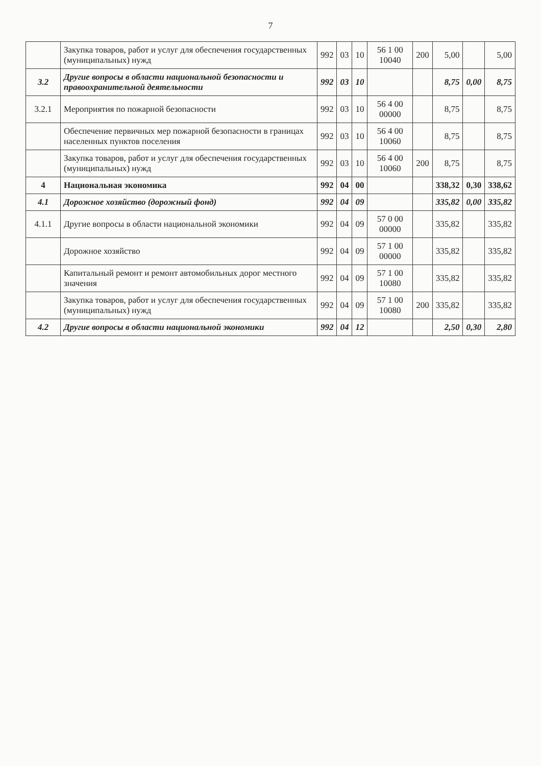7
| | Закупка товаров, работ и услуг для обеспечения государственных (муниципальных) нужд | 992 | 03 | 10 | 56 1 00 10040 | 200 | 5,00 | | 5,00 |
| 3.2 | Другие вопросы в области национальной безопасности и правоохранительной деятельности | 992 | 03 | 10 | | | 8,75 | 0,00 | 8,75 |
| 3.2.1 | Мероприятия по пожарной безопасности | 992 | 03 | 10 | 56 4 00 00000 | | 8,75 | | 8,75 |
| | Обеспечение первичных мер пожарной безопасности в границах населенных пунктов поселения | 992 | 03 | 10 | 56 4 00 10060 | | 8,75 | | 8,75 |
| | Закупка товаров, работ и услуг для обеспечения государственных (муниципальных) нужд | 992 | 03 | 10 | 56 4 00 10060 | 200 | 8,75 | | 8,75 |
| 4 | Национальная экономика | 992 | 04 | 00 | | | 338,32 | 0,30 | 338,62 |
| 4.1 | Дорожное хозяйство (дорожный фонд) | 992 | 04 | 09 | | | 335,82 | 0,00 | 335,82 |
| 4.1.1 | Другие вопросы в области национальной экономики | 992 | 04 | 09 | 57 0 00 00000 | | 335,82 | | 335,82 |
| | Дорожное хозяйство | 992 | 04 | 09 | 57 1 00 00000 | | 335,82 | | 335,82 |
| | Капитальный ремонт и ремонт автомобильных дорог местного значения | 992 | 04 | 09 | 57 1 00 10080 | | 335,82 | | 335,82 |
| | Закупка товаров, работ и услуг для обеспечения государственных (муниципальных) нужд | 992 | 04 | 09 | 57 1 00 10080 | 200 | 335,82 | | 335,82 |
| 4.2 | Другие вопросы в области национальной экономики | 992 | 04 | 12 | | | 2,50 | 0,30 | 2,80 |